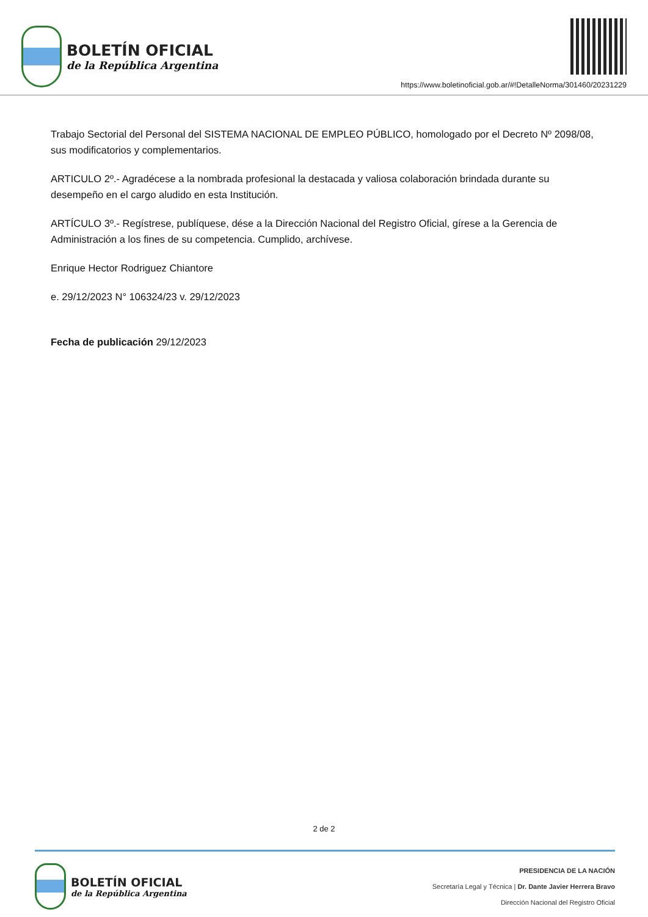BOLETÍN OFICIAL
de la República Argentina
https://www.boletinoficial.gob.ar/#!DetalleNorma/301460/20231229
Trabajo Sectorial del Personal del SISTEMA NACIONAL DE EMPLEO PÚBLICO, homologado por el Decreto Nº 2098/08, sus modificatorios y complementarios.
ARTICULO 2º.- Agradécese a la nombrada profesional la destacada y valiosa colaboración brindada durante su desempeño en el cargo aludido en esta Institución.
ARTÍCULO 3º.- Regístrese, publíquese, dése a la Dirección Nacional del Registro Oficial, gírese a la Gerencia de Administración a los fines de su competencia. Cumplido, archívese.
Enrique Hector Rodriguez Chiantore
e. 29/12/2023 N° 106324/23 v. 29/12/2023
Fecha de publicación 29/12/2023
2 de 2
BOLETÍN OFICIAL
de la República Argentina
PRESIDENCIA DE LA NACIÓN
Secretaría Legal y Técnica | Dr. Dante Javier Herrera Bravo
Dirección Nacional del Registro Oficial